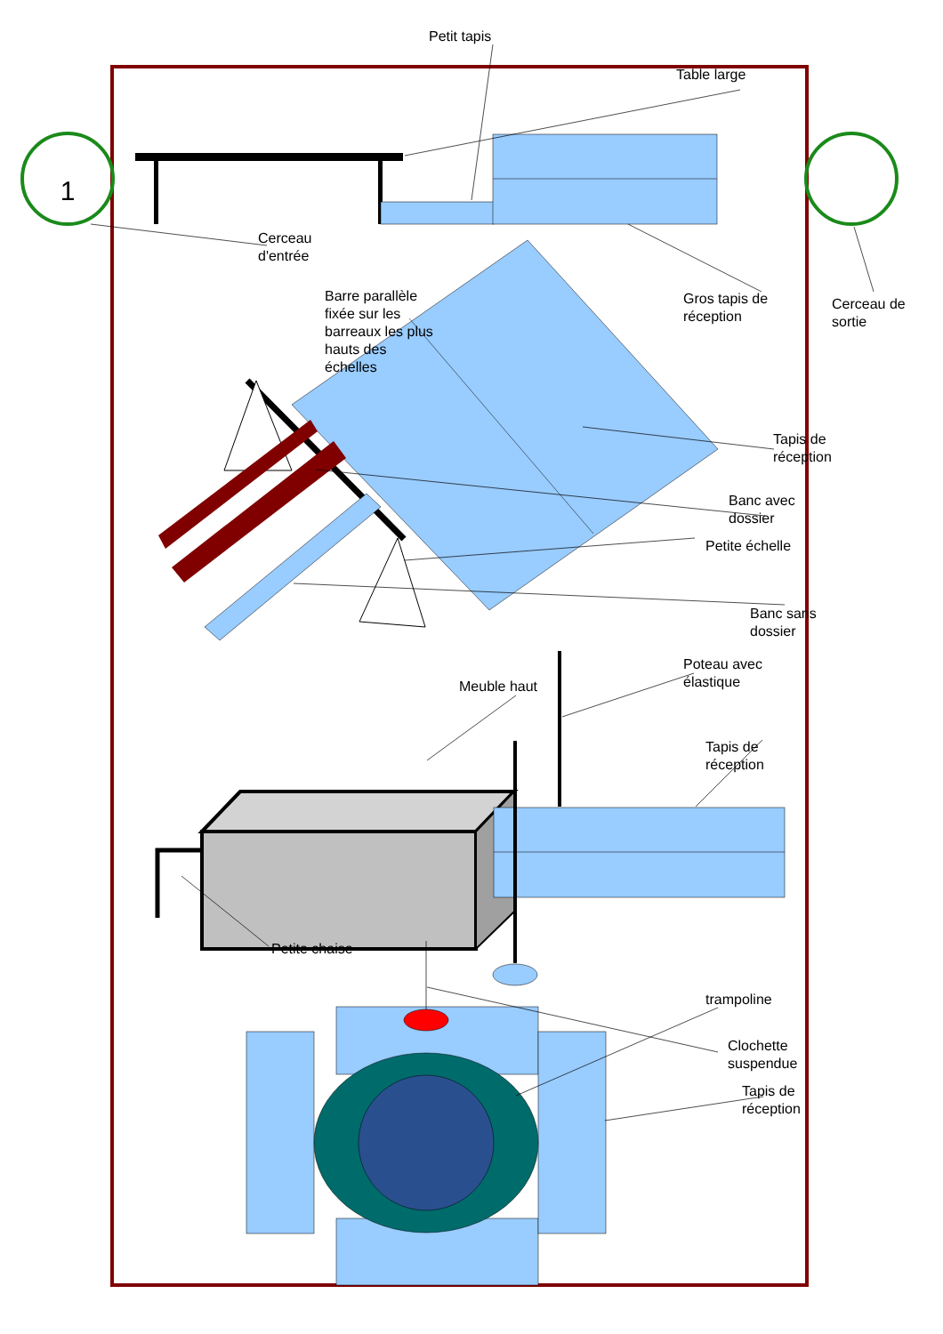1
Petit tapis
Table large
Cerceau
d'entrée
Barre parallèle
fixée sur les
barreaux les plus
hauts des
échelles
Gros tapis de
réception
Cerceau de
sortie
Tapis de
réception
Banc avec
dossier
Petite échelle
Banc sans
dossier
Poteau avec
élastique
Meuble haut
Tapis de
réception
Petite chaise
trampoline
Clochette
suspendue
Tapis de
réception